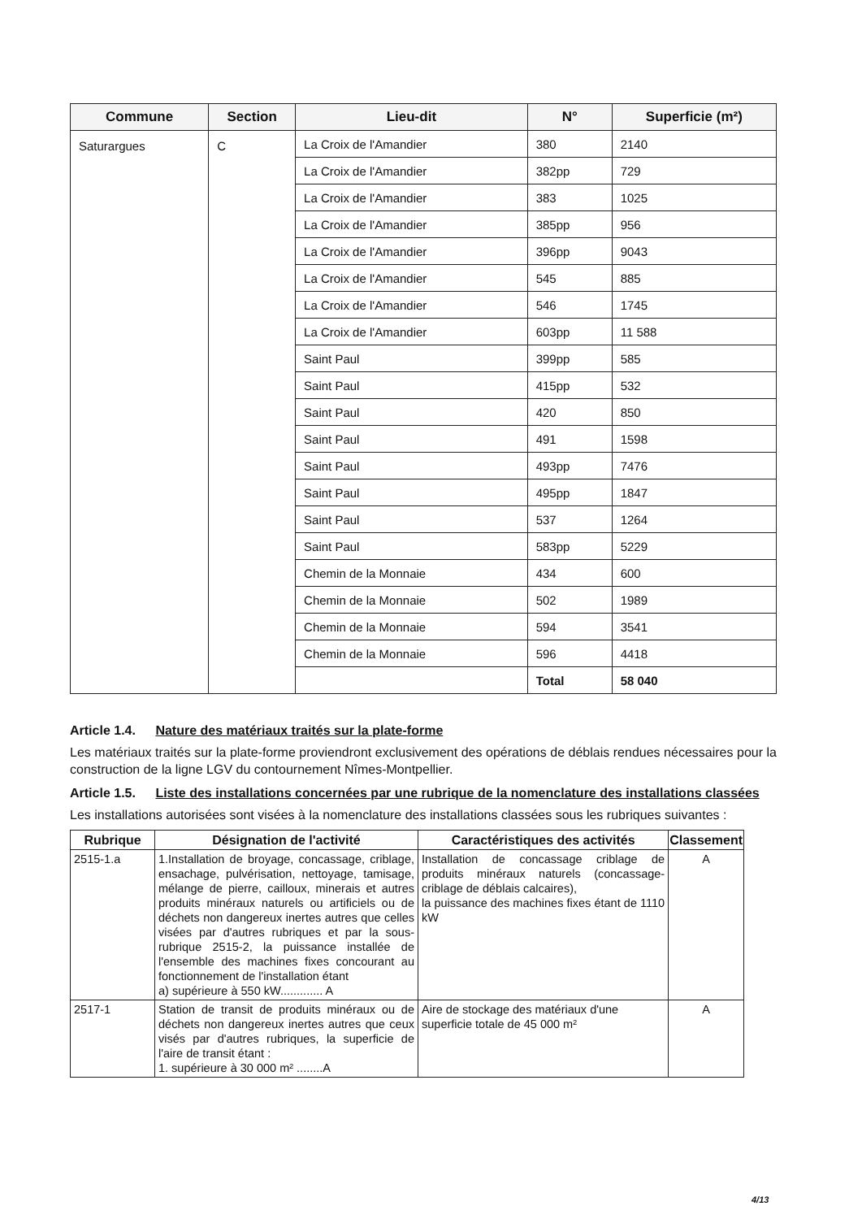| Commune | Section | Lieu-dit | N° | Superficie (m²) |
| --- | --- | --- | --- | --- |
| Saturargues | C | La Croix de l'Amandier | 380 | 2140 |
| | | La Croix de l'Amandier | 382pp | 729 |
| | | La Croix de l'Amandier | 383 | 1025 |
| | | La Croix de l'Amandier | 385pp | 956 |
| | | La Croix de l'Amandier | 396pp | 9043 |
| | | La Croix de l'Amandier | 545 | 885 |
| | | La Croix de l'Amandier | 546 | 1745 |
| | | La Croix de l'Amandier | 603pp | 11 588 |
| | | Saint Paul | 399pp | 585 |
| | | Saint Paul | 415pp | 532 |
| | | Saint Paul | 420 | 850 |
| | | Saint Paul | 491 | 1598 |
| | | Saint Paul | 493pp | 7476 |
| | | Saint Paul | 495pp | 1847 |
| | | Saint Paul | 537 | 1264 |
| | | Saint Paul | 583pp | 5229 |
| | | Chemin de la Monnaie | 434 | 600 |
| | | Chemin de la Monnaie | 502 | 1989 |
| | | Chemin de la Monnaie | 594 | 3541 |
| | | Chemin de la Monnaie | 596 | 4418 |
| | | | Total | 58 040 |
Article 1.4. Nature des matériaux traités sur la plate-forme
Les matériaux traités sur la plate-forme proviendront exclusivement des opérations de déblais rendues nécessaires pour la construction de la ligne LGV du contournement Nîmes-Montpellier.
Article 1.5. Liste des installations concernées par une rubrique de la nomenclature des installations classées
Les installations autorisées sont visées à la nomenclature des installations classées sous les rubriques suivantes :
| Rubrique | Désignation de l'activité | Caractéristiques des activités | Classement |
| --- | --- | --- | --- |
| 2515-1.a | 1.Installation de broyage, concassage, criblage, ensachage, pulvérisation, nettoyage, tamisage, mélange de pierre, cailloux, minerais et autres produits minéraux naturels ou artificiels ou de déchets non dangereux inertes autres que celles visées par d'autres rubriques et par la sous-rubrique 2515-2, la puissance installée de l'ensemble des machines fixes concourant au fonctionnement de l'installation étant a) supérieure à 550 kW............. A | Installation de concassage criblage de produits minéraux naturels (concassage-criblage de déblais calcaires), la puissance des machines fixes étant de 1110 kW | A |
| 2517-1 | Station de transit de produits minéraux ou de déchets non dangereux inertes autres que ceux visés par d'autres rubriques, la superficie de l'aire de transit étant : 1. supérieure à 30 000 m² ........A | Aire de stockage des matériaux d'une superficie totale de 45 000 m² | A |
4/13